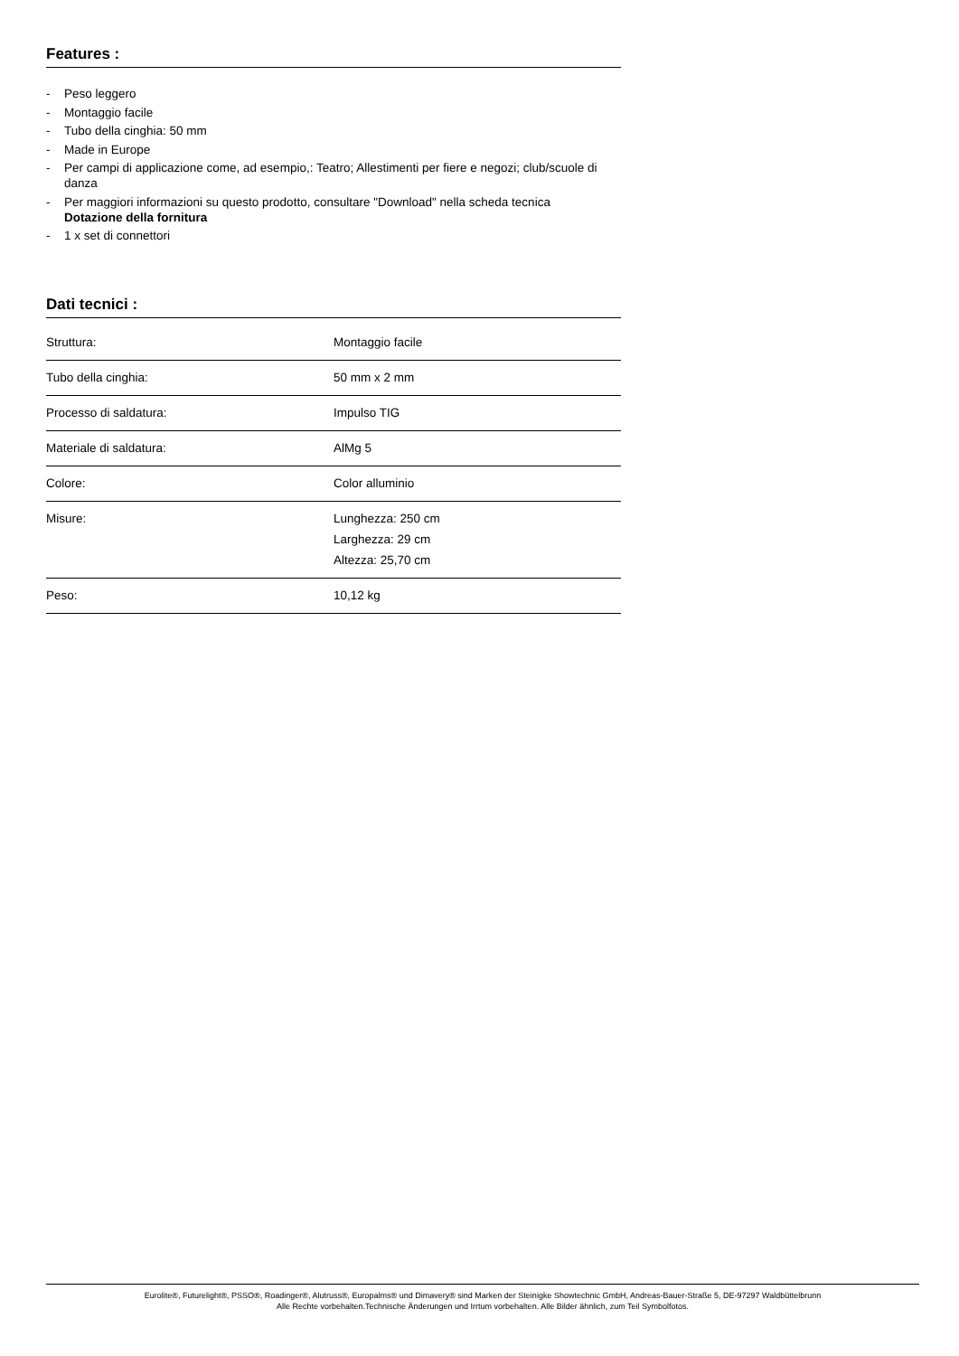Features :
- Peso leggero
- Montaggio facile
- Tubo della cinghia: 50 mm
- Made in Europe
- Per campi di applicazione come, ad esempio,: Teatro; Allestimenti per fiere e negozi; club/scuole di danza
- Per maggiori informazioni su questo prodotto, consultare "Download" nella scheda tecnica
Dotazione della fornitura
- 1 x set di connettori
Dati tecnici :
| Struttura: | Montaggio facile |
| Tubo della cinghia: | 50 mm x 2 mm |
| Processo di saldatura: | Impulso TIG |
| Materiale di saldatura: | AlMg 5 |
| Colore: | Color alluminio |
| Misure: | Lunghezza: 250 cm Larghezza: 29 cm Altezza: 25,70 cm |
| Peso: | 10,12 kg |
Eurolite®, Futurelight®, PSSO®, Roadinger®, Alutruss®, Europalms® und Dimavery® sind Marken der Steinigke Showtechnic GmbH, Andreas-Bauer-Straße 5, DE-97297 Waldbüttelbrunn
Alle Rechte vorbehalten.Technische Änderungen und Irrtum vorbehalten. Alle Bilder ähnlich, zum Teil Symbolfotos.